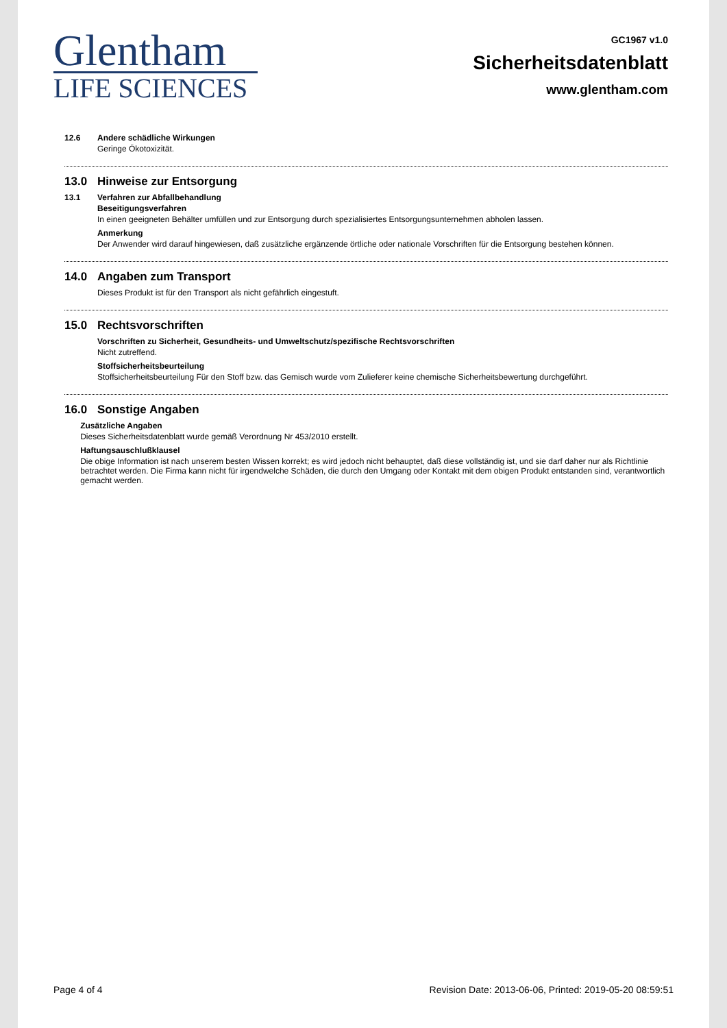Glentham
LIFE SCIENCES
GC1967 v1.0
Sicherheitsdatenblatt
www.glentham.com
12.6 Andere schädliche Wirkungen
Geringe Ökotoxizität.
13.0 Hinweise zur Entsorgung
13.1 Verfahren zur Abfallbehandlung
Beseitigungsverfahren
In einen geeigneten Behälter umfüllen und zur Entsorgung durch spezialisiertes Entsorgungsunternehmen abholen lassen.
Anmerkung
Der Anwender wird darauf hingewiesen, daß zusätzliche ergänzende örtliche oder nationale Vorschriften für die Entsorgung bestehen können.
14.0 Angaben zum Transport
Dieses Produkt ist für den Transport als nicht gefährlich eingestuft.
15.0 Rechtsvorschriften
Vorschriften zu Sicherheit, Gesundheits- und Umweltschutz/spezifische Rechtsvorschriften
Nicht zutreffend.
Stoffsicherheitsbeurteilung
Stoffsicherheitsbeurteilung Für den Stoff bzw. das Gemisch wurde vom Zulieferer keine chemische Sicherheitsbewertung durchgeführt.
16.0 Sonstige Angaben
Zusätzliche Angaben
Dieses Sicherheitsdatenblatt wurde gemäß Verordnung Nr 453/2010 erstellt.
Haftungsauschlußklausel
Die obige Information ist nach unserem besten Wissen korrekt; es wird jedoch nicht behauptet, daß diese vollständig ist, und sie darf daher nur als Richtlinie betrachtet werden. Die Firma kann nicht für irgendwelche Schäden, die durch den Umgang oder Kontakt mit dem obigen Produkt entstanden sind, verantwortlich gemacht werden.
Page 4 of 4 Revision Date: 2013-06-06, Printed: 2019-05-20 08:59:51